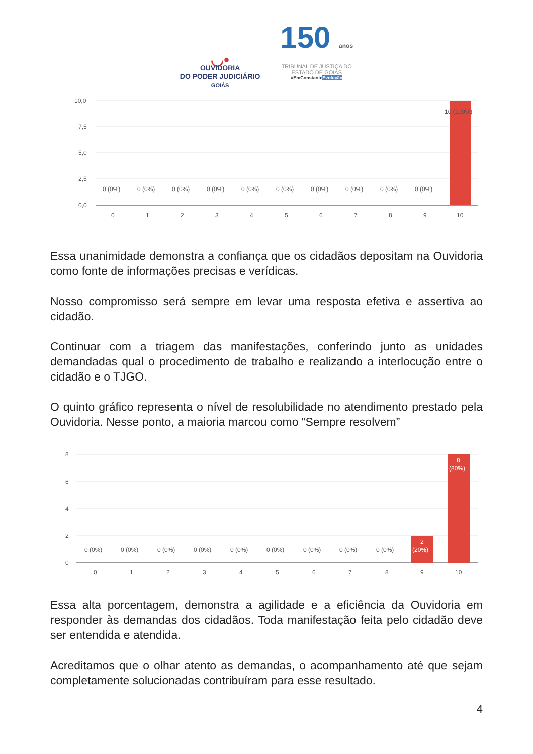◡•
OUVIDORIA
DO PODER JUDICIÁRIO
GOIÁS
150 anos
TRIBUNAL DE JUSTIÇA DO
ESTADO DE GOIÁS
#EmConstanteEvolução
10,0
7,5
5,0
2,5
0,0
10 (100%)
0 (0%)
0 (0%)
0 (0%)
0 (0%)
0 (0%)
0 (0%)
0 (0%)
0 (0%)
0 (0%)
0 (0%)
0
1
2
3
4
5
6
7
8
9
10
Essa unanimidade demonstra a confiança que os cidadãos depositam na Ouvidoria como fonte de informações precisas e verídicas.
Nosso compromisso será sempre em levar uma resposta efetiva e assertiva ao cidadão.
Continuar com a triagem das manifestações, conferindo junto as unidades demandadas qual o procedimento de trabalho e realizando a interlocução entre o cidadão e o TJGO.
O quinto gráfico representa o nível de resolubilidade no atendimento prestado pela Ouvidoria. Nesse ponto, a maioria marcou como “Sempre resolvem”
8
6
4
2
0
2
(20%)
8
(80%)
0 (0%)
0 (0%)
0 (0%)
0 (0%)
0 (0%)
0 (0%)
0 (0%)
0 (0%)
0 (0%)
0
1
2
3
4
5
6
7
8
9
10
Essa alta porcentagem, demonstra a agilidade e a eficiência da Ouvidoria em responder às demandas dos cidadãos. Toda manifestação feita pelo cidadão deve ser entendida e atendida.
Acreditamos que o olhar atento as demandas, o acompanhamento até que sejam completamente solucionadas contribuíram para esse resultado.
4